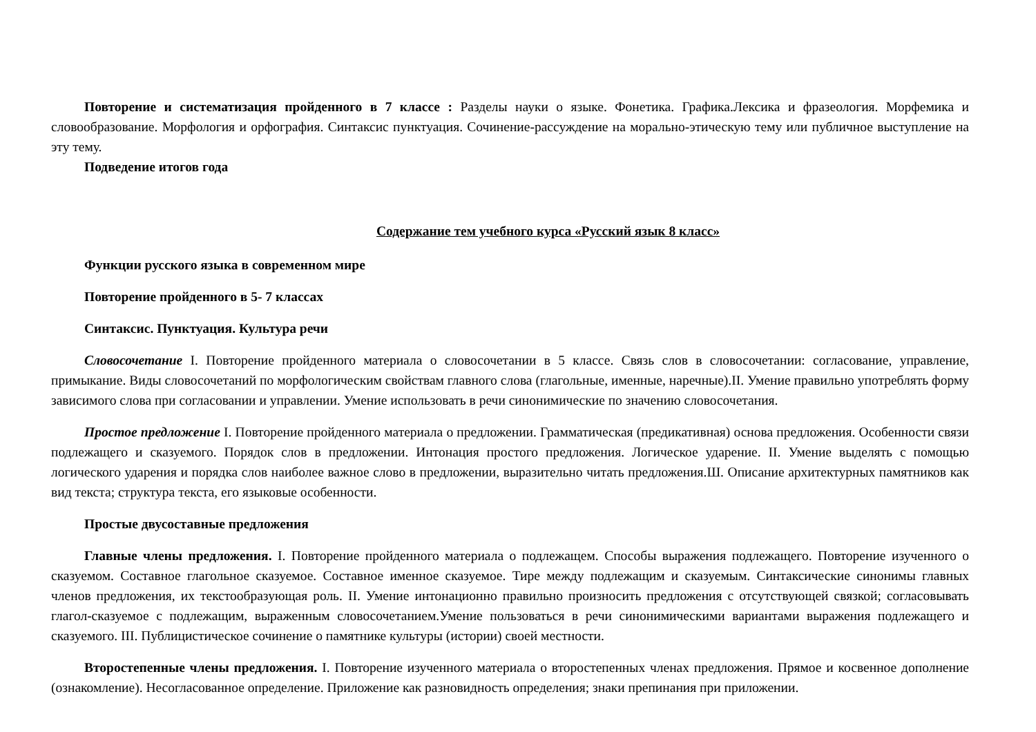Повторение и систематизация пройденного в 7 классе : Разделы науки о языке. Фонетика. Графика.Лексика и фразеология. Морфемика и словообразование. Морфология и орфография. Синтаксис пунктуация. Сочинение-рассуждение на морально-этическую тему или публичное выступление на эту тему.
Подведение итогов года
Содержание тем учебного курса «Русский язык 8 класс»
Функции русского языка в современном мире
Повторение пройденного в 5- 7 классах
Синтаксис. Пунктуация. Культура речи
Словосочетание I. Повторение пройденного материала о словосочетании в 5 классе. Связь слов в словосочетании: согласование, управление, примыкание. Виды словосочетаний по морфологическим свойствам главного слова (глагольные, именные, наречные).II. Умение правильно употреблять форму зависимого слова при согласовании и управлении. Умение использовать в речи синонимические по значению словосочетания.
Простое предложение I. Повторение пройденного материала о предложении. Грамматическая (предикативная) основа предложения. Особенности связи подлежащего и сказуемого. Порядок слов в предложении. Интонация простого предложения. Логическое ударение. II. Умение выделять с помощью логического ударения и порядка слов наиболее важное слово в предложении, выразительно читать предложения.Ш. Описание архитектурных памятников как вид текста; структура текста, его языковые особенности.
Простые двусоставные предложения
Главные члены предложения. I. Повторение пройденного материала о подлежащем. Способы выражения подлежащего. Повторение изученного о сказуемом. Составное глагольное сказуемое. Составное именное сказуемое. Тире между подлежащим и сказуемым. Синтаксические синонимы главных членов предложения, их текстообразующая роль. II. Умение интонационно правильно произносить предложения с отсутствующей связкой; согласовывать глагол-сказуемое с подлежащим, выраженным словосочетанием.Умение пользоваться в речи синонимическими вариантами выражения подлежащего и сказуемого. III. Публицистическое сочинение о памятнике культуры (истории) своей местности.
Второстепенные члены предложения. I. Повторение изученного материала о второстепенных членах предложения. Прямое и косвенное дополнение (ознакомление). Несогласованное определение. Приложение как разновидность определения; знаки препинания при приложении.